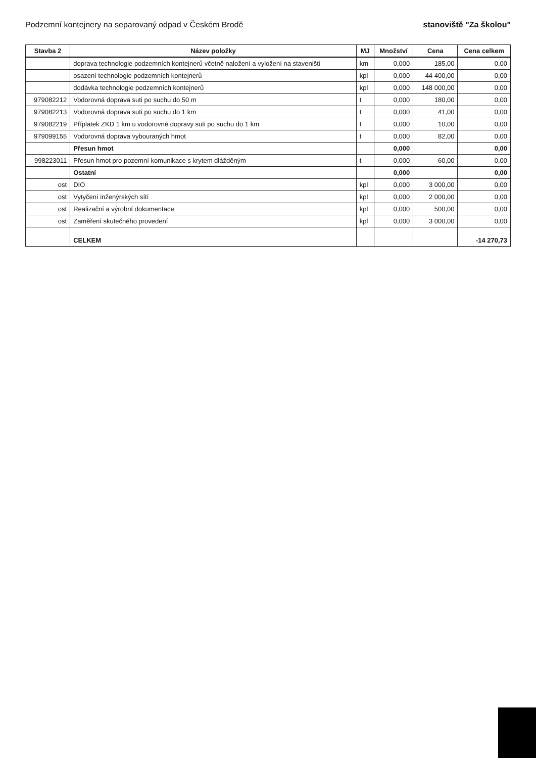Podzemní kontejnery na separovaný odpad v Českém Brodě stanoviště "Za školou"
| Stavba 2 | Název položky | MJ | Množství | Cena | Cena celkem |
| --- | --- | --- | --- | --- | --- |
| | doprava technologie podzemních kontejnerů včetně naložení a vyložení na staveništi | km | 0,000 | 185,00 | 0,00 |
| | osazení technologie podzemních kontejnerů | kpl | 0,000 | 44 400,00 | 0,00 |
| | dodávka technologie podzemních kontejnerů | kpl | 0,000 | 148 000,00 | 0,00 |
| 979082212 | Vodorovná doprava suti po suchu do 50 m | t | 0,000 | 180,00 | 0,00 |
| 979082213 | Vodorovná doprava suti po suchu do 1 km | t | 0,000 | 41,00 | 0,00 |
| 979082219 | Příplatek ZKD 1 km u vodorovné dopravy suti po suchu do 1 km | t | 0,000 | 10,00 | 0,00 |
| 979099155 | Vodorovná doprava vybouraných hmot | t | 0,000 | 82,00 | 0,00 |
| | Přesun hmot | | 0,000 | | 0,00 |
| 998223011 | Přesun hmot pro pozemní komunikace s krytem dlážděným | t | 0,000 | 60,00 | 0,00 |
| | Ostatní | | 0,000 | | 0,00 |
| ost | DIO | kpl | 0,000 | 3 000,00 | 0,00 |
| ost | Vytyčení inženýrských sítí | kpl | 0,000 | 2 000,00 | 0,00 |
| ost | Realizační a výrobní dokumentace | kpl | 0,000 | 500,00 | 0,00 |
| ost | Zaměření skutečného provedení | kpl | 0,000 | 3 000,00 | 0,00 |
| | CELKEM | | | | -14 270,73 |